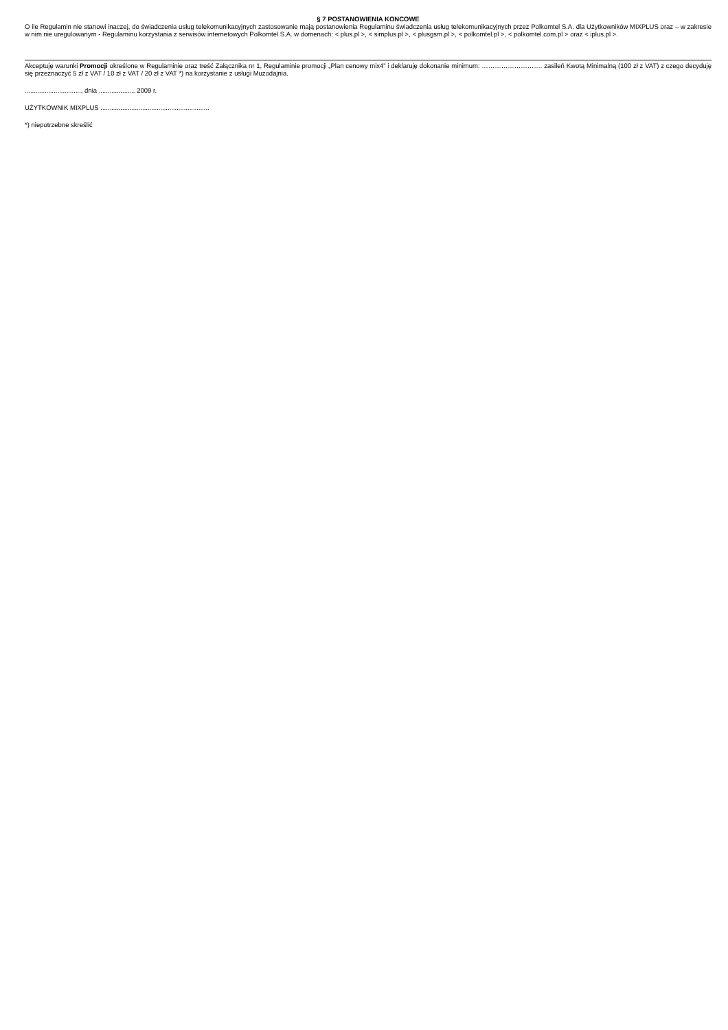§ 7 POSTANOWIENIA KONCOWE
O ile Regulamin nie stanowi inaczej, do świadczenia usług telekomunikacyjnych zastosowanie mają postanowienia Regulaminu świadczenia usług telekomunikacyjnych przez Polkomtel S.A. dla Użytkowników MIXPLUS oraz – w zakresie w nim nie uregulowanym - Regulaminu korzystania z serwisów internetowych Polkomtel S.A. w domenach: < plus.pl >, < simplus.pl >, < plusgsm.pl >, < polkomtel.pl >, < polkomtel.com.pl > oraz < iplus.pl >.
Akceptuję warunki Promocji określone w Regulaminie oraz treść Załącznika nr 1, Regulaminie promocji „Plan cenowy mix4” i deklaruję dokonanie minimum: ………………………. zasileń Kwotą Minimalną (100 zł z VAT) z czego decyduję się przeznaczyć 5 zł z VAT / 10 zł z VAT / 20 zł z VAT *) na korzystanie z usługi Muzodajnia.
..............................., dnia .................... 2009 r.
UŻYTKOWNIK MIXPLUS ............................................................
*) niepotrzebne skreślić